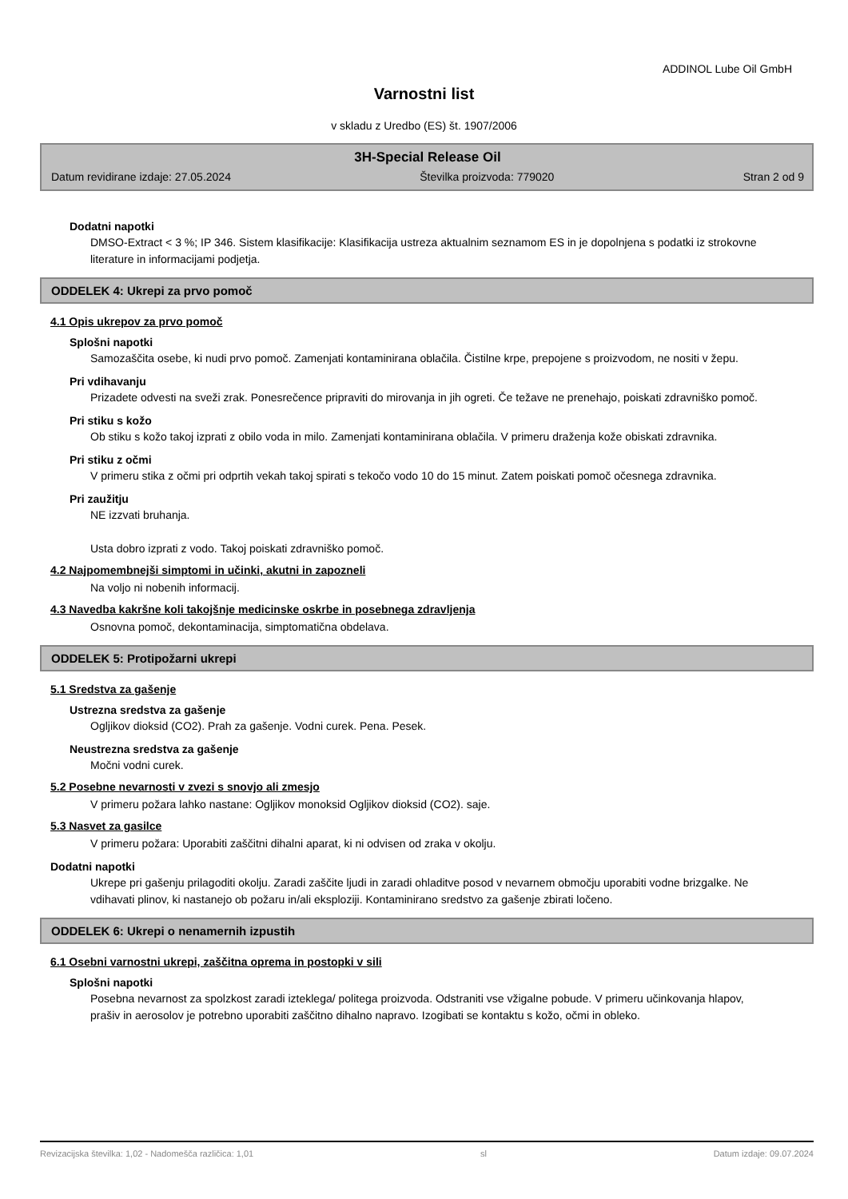ADDINOL Lube Oil GmbH
Varnostni list
v skladu z Uredbo (ES) št. 1907/2006
3H-Special Release Oil
Datum revidirane izdaje: 27.05.2024 Številka proizvoda: 779020 Stran 2 od 9
Dodatni napotki
DMSO-Extract < 3 %; IP 346. Sistem klasifikacije: Klasifikacija ustreza aktualnim seznamom ES in je dopolnjena s podatki iz strokovne literature in informacijami podjetja.
ODDELEK 4: Ukrepi za prvo pomoč
4.1 Opis ukrepov za prvo pomoč
Splošni napotki
Samozaščita osebe, ki nudi prvo pomoč. Zamenjati kontaminirana oblačila. Čistilne krpe, prepojene s proizvodom, ne nositi v žepu.
Pri vdihavanju
Prizadete odvesti na sveži zrak. Ponesrečence pripraviti do mirovanja in jih ogreti. Če težave ne prenehajo, poiskati zdravniško pomoč.
Pri stiku s kožo
Ob stiku s kožo takoj izprati z obilo voda in milo. Zamenjati kontaminirana oblačila. V primeru draženja kože obiskati zdravnika.
Pri stiku z očmi
V primeru stika z očmi pri odprtih vekah takoj spirati s tekočo vodo 10 do 15 minut. Zatem poiskati pomoč očesnega zdravnika.
Pri zaužitju
NE izzvati bruhanja.
Usta dobro izprati z vodo. Takoj poiskati zdravniško pomoč.
4.2 Najpomembnejši simptomi in učinki, akutni in zapozneli
Na voljo ni nobenih informacij.
4.3 Navedba kakršne koli takojšnje medicinske oskrbe in posebnega zdravljenja
Osnovna pomoč, dekontaminacija, simptomatična obdelava.
ODDELEK 5: Protipožarni ukrepi
5.1 Sredstva za gašenje
Ustrezna sredstva za gašenje
Ogljikov dioksid (CO2). Prah za gašenje. Vodni curek. Pena. Pesek.
Neustrezna sredstva za gašenje
Močni vodni curek.
5.2 Posebne nevarnosti v zvezi s snovjo ali zmesjo
V primeru požara lahko nastane: Ogljikov monoksid Ogljikov dioksid (CO2). saje.
5.3 Nasvet za gasilce
V primeru požara: Uporabiti zaščitni dihalni aparat, ki ni odvisen od zraka v okolju.
Dodatni napotki
Ukrepe pri gašenju prilagoditi okolju. Zaradi zaščite ljudi in zaradi ohladitve posod v nevarnem območju uporabiti vodne brizgalke. Ne vdihavati plinov, ki nastanejo ob požaru in/ali eksploziji. Kontaminirano sredstvo za gašenje zbirati ločeno.
ODDELEK 6: Ukrepi o nenamernih izpustih
6.1 Osebni varnostni ukrepi, zaščitna oprema in postopki v sili
Splošni napotki
Posebna nevarnost za spolzkost zaradi izteklega/ politega proizvoda. Odstraniti vse vžigalne pobude. V primeru učinkovanja hlapov, prašiv in aerosolov je potrebno uporabiti zaščitno dihalno napravo. Izogibati se kontaktu s kožo, očmi in obleko.
Revizacijska številka: 1,02 - Nadomešča različica: 1,01 sl Datum izdaje: 09.07.2024